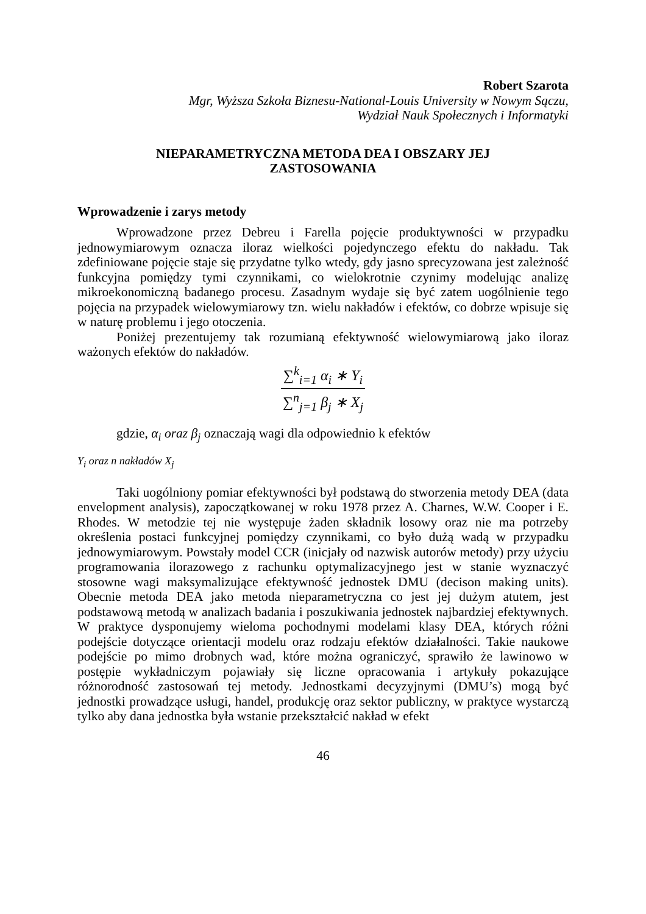Robert Szarota
Mgr, Wyższa Szkoła Biznesu-National-Louis University w Nowym Sączu,
Wydział Nauk Społecznych i Informatyki
NIEPARAMETRYCZNA METODA DEA I OBSZARY JEJ
ZASTOSOWANIA
Wprowadzenie i zarys metody
Wprowadzone przez Debreu i Farella pojęcie produktywności w przypadku jednowymiarowym oznacza iloraz wielkości pojedynczego efektu do nakładu. Tak zdefiniowane pojęcie staje się przydatne tylko wtedy, gdy jasno sprecyzowana jest zależność funkcyjna pomiędzy tymi czynnikami, co wielokrotnie czynimy modelując analizę mikroekonomiczną badanego procesu. Zasadnym wydaje się być zatem uogólnienie tego pojęcia na przypadek wielowymiarowy tzn. wielu nakładów i efektów, co dobrze wpisuje się w naturę problemu i jego otoczenia.
Poniżej prezentujemy tak rozumianą efektywność wielowymiarową jako iloraz ważonych efektów do nakładów.
∑<sup>k</sup><sub>i=1</sub> α<sub>i</sub> ∗ Y<sub>i</sub>
∑<sup>n</sup><sub>j=1</sub> β<sub>j</sub> ∗ X<sub>j</sub>
gdzie, α<sub>i</sub> oraz β<sub>j</sub> oznaczają wagi dla odpowiednio k efektów
Y<sub>i</sub> oraz n nakładów X<sub>j</sub>
Taki uogólniony pomiar efektywności był podstawą do stworzenia metody DEA (data envelopment analysis), zapoczątkowanej w roku 1978 przez A. Charnes, W.W. Cooper i E. Rhodes. W metodzie tej nie występuje żaden składnik losowy oraz nie ma potrzeby określenia postaci funkcyjnej pomiędzy czynnikami, co było dużą wadą w przypadku jednowymiarowym. Powstały model CCR (inicjały od nazwisk autorów metody) przy użyciu programowania ilorazowego z rachunku optymalizacyjnego jest w stanie wyznaczyć stosowne wagi maksymalizujące efektywność jednostek DMU (decison making units). Obecnie metoda DEA jako metoda nieparametryczna co jest jej dużym atutem, jest podstawową metodą w analizach badania i poszukiwania jednostek najbardziej efektywnych. W praktyce dysponujemy wieloma pochodnymi modelami klasy DEA, których różni podejście dotyczące orientacji modelu oraz rodzaju efektów działalności. Takie naukowe podejście po mimo drobnych wad, które można ograniczyć, sprawiło że lawinowo w postępie wykładniczym pojawiały się liczne opracowania i artykuły pokazujące różnorodność zastosowań tej metody. Jednostkami decyzyjnymi (DMU’s) mogą być jednostki prowadzące usługi, handel, produkcję oraz sektor publiczny, w praktyce wystarczą tylko aby dana jednostka była wstanie przekształcić nakład w efekt
46